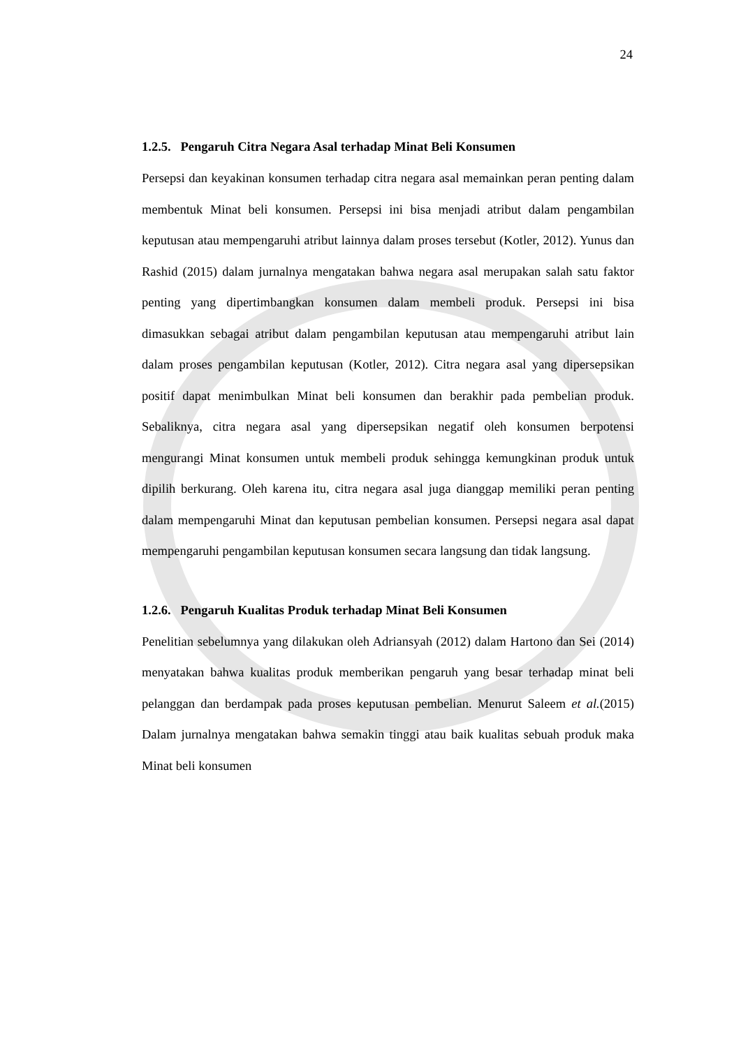24
1.2.5. Pengaruh Citra Negara Asal terhadap Minat Beli Konsumen
Persepsi dan keyakinan konsumen terhadap citra negara asal memainkan peran penting dalam membentuk Minat beli konsumen. Persepsi ini bisa menjadi atribut dalam pengambilan keputusan atau mempengaruhi atribut lainnya dalam proses tersebut (Kotler, 2012). Yunus dan Rashid (2015) dalam jurnalnya mengatakan bahwa negara asal merupakan salah satu faktor penting yang dipertimbangkan konsumen dalam membeli produk. Persepsi ini bisa dimasukkan sebagai atribut dalam pengambilan keputusan atau mempengaruhi atribut lain dalam proses pengambilan keputusan (Kotler, 2012). Citra negara asal yang dipersepsikan positif dapat menimbulkan Minat beli konsumen dan berakhir pada pembelian produk. Sebaliknya, citra negara asal yang dipersepsikan negatif oleh konsumen berpotensi mengurangi Minat konsumen untuk membeli produk sehingga kemungkinan produk untuk dipilih berkurang. Oleh karena itu, citra negara asal juga dianggap memiliki peran penting dalam mempengaruhi Minat dan keputusan pembelian konsumen. Persepsi negara asal dapat mempengaruhi pengambilan keputusan konsumen secara langsung dan tidak langsung.
1.2.6. Pengaruh Kualitas Produk terhadap Minat Beli Konsumen
Penelitian sebelumnya yang dilakukan oleh Adriansyah (2012) dalam Hartono dan Sei (2014) menyatakan bahwa kualitas produk memberikan pengaruh yang besar terhadap minat beli pelanggan dan berdampak pada proses keputusan pembelian. Menurut Saleem et al.(2015) Dalam jurnalnya mengatakan bahwa semakin tinggi atau baik kualitas sebuah produk maka Minat beli konsumen